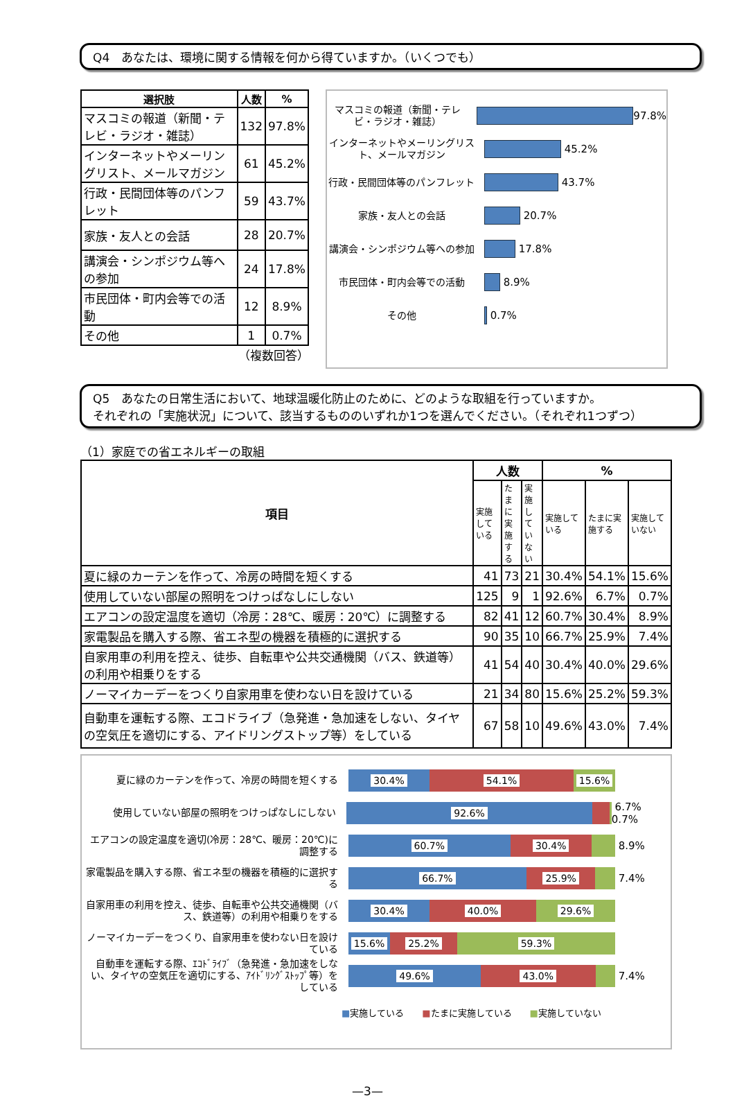Q4　あなたは、環境に関する情報を何から得ていますか。（いくつでも）
| 選択肢 | 人数 | % |
| --- | --- | --- |
| マスコミの報道（新聞・テレビ・ラジオ・雑誌） | 132 | 97.8% |
| インターネットやメーリングリスト、メールマガジン | 61 | 45.2% |
| 行政・民間団体等のパンフレット | 59 | 43.7% |
| 家族・友人との会話 | 28 | 20.7% |
| 講演会・シンポジウム等への参加 | 24 | 17.8% |
| 市民団体・町内会等での活動 | 12 | 8.9% |
| その他 | 1 | 0.7% |
（複数回答）
マスコミの報道（新聞・テレビ・ラジオ・雑誌）
97.8%
インターネットやメーリングリスト、メールマガジン
45.2%
行政・民間団体等のパンフレット
43.7%
家族・友人との会話
20.7%
講演会・シンポジウム等への参加
17.8%
市民団体・町内会等での活動
8.9%
その他
0.7%
Q5　あなたの日常生活において、地球温暖化防止のために、どのような取組を行っていますか。
それぞれの「実施状況」について、該当するもののいずれか1つを選んでください。（それぞれ1つずつ）
（1）家庭での省エネルギーの取組
| 項目 | 人数 | | | % | | |
| --- | --- | --- | --- | --- | --- | --- |
| | 実施している | たまに実施する | 実施していない | 実施している | たまに実施する | 実施していない |
| 夏に緑のカーテンを作って、冷房の時間を短くする | 41 | 73 | 21 | 30.4% | 54.1% | 15.6% |
| 使用していない部屋の照明をつけっぱなしにしない | 125 | 9 | 1 | 92.6% | 6.7% | 0.7% |
| エアコンの設定温度を適切（冷房：28℃、暖房：20℃）に調整する | 82 | 41 | 12 | 60.7% | 30.4% | 8.9% |
| 家電製品を購入する際、省エネ型の機器を積極的に選択する | 90 | 35 | 10 | 66.7% | 25.9% | 7.4% |
| 自家用車の利用を控え、徒歩、自転車や公共交通機関（バス、鉄道等）の利用や相乗りをする | 41 | 54 | 40 | 30.4% | 40.0% | 29.6% |
| ノーマイカーデーをつくり自家用車を使わない日を設けている | 21 | 34 | 80 | 15.6% | 25.2% | 59.3% |
| 自動車を運転する際、エコドライブ（急発進・急加速をしない、タイヤの空気圧を適切にする、アイドリングストップ等）をしている | 67 | 58 | 10 | 49.6% | 43.0% | 7.4% |
夏に緑のカーテンを作って、冷房の時間を短くする
30.4% 54.1% 15.6%
使用していない部屋の照明をつけっぱなしにしない
92.6%
6.7% 0.7%
エアコンの設定温度を適切(冷房：28℃、暖房：20℃)に調整する
60.7% 30.4%
8.9%
家電製品を購入する際、省エネ型の機器を積極的に選択する
66.7% 25.9%
7.4%
自家用車の利用を控え、徒歩、自転車や公共交通機関（バス、鉄道等）の利用や相乗りをする
30.4% 40.0% 29.6%
ノーマイカーデーをつくり、自家用車を使わない日を設けている
15.6% 25.2% 59.3%
自動車を運転する際、ｴｺﾄﾞﾗｲﾌﾞ（急発進・急加速をしない、タイヤの空気圧を適切にする、ｱｲﾄﾞﾘﾝｸﾞｽﾄｯﾌﾟ等）をしている
49.6% 43.0%
7.4%
■実施している　　■たまに実施している　　■実施していない
—3—